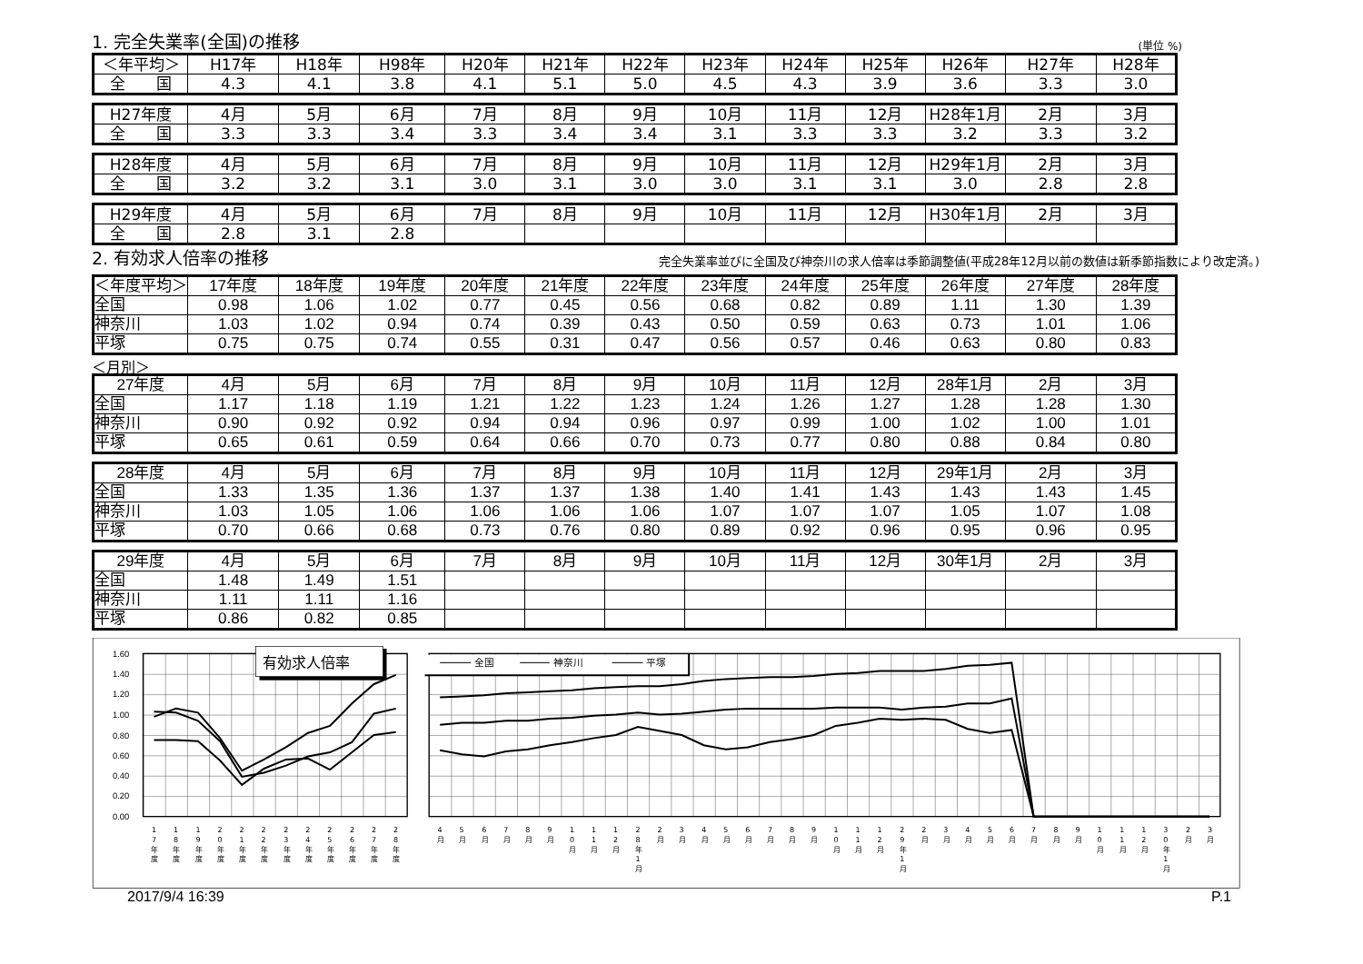1. 完全失業率(全国)の推移 (単位 %)
| ＜年平均＞ | H17年 | H18年 | H98年 | H20年 | H21年 | H22年 | H23年 | H24年 | H25年 | H26年 | H27年 | H28年 |
| --- | --- | --- | --- | --- | --- | --- | --- | --- | --- | --- | --- | --- |
| 全 国 | 4.3 | 4.1 | 3.8 | 4.1 | 5.1 | 5.0 | 4.5 | 4.3 | 3.9 | 3.6 | 3.3 | 3.0 |
| H27年度 | 4月 | 5月 | 6月 | 7月 | 8月 | 9月 | 10月 | 11月 | 12月 | H28年1月 | 2月 | 3月 |
| --- | --- | --- | --- | --- | --- | --- | --- | --- | --- | --- | --- | --- |
| 全 国 | 3.3 | 3.3 | 3.4 | 3.3 | 3.4 | 3.4 | 3.1 | 3.3 | 3.3 | 3.2 | 3.3 | 3.2 |
| H28年度 | 4月 | 5月 | 6月 | 7月 | 8月 | 9月 | 10月 | 11月 | 12月 | H29年1月 | 2月 | 3月 |
| --- | --- | --- | --- | --- | --- | --- | --- | --- | --- | --- | --- | --- |
| 全 国 | 3.2 | 3.2 | 3.1 | 3.0 | 3.1 | 3.0 | 3.0 | 3.1 | 3.1 | 3.0 | 2.8 | 2.8 |
| H29年度 | 4月 | 5月 | 6月 | 7月 | 8月 | 9月 | 10月 | 11月 | 12月 | H30年1月 | 2月 | 3月 |
| --- | --- | --- | --- | --- | --- | --- | --- | --- | --- | --- | --- | --- |
| 全 国 | 2.8 | 3.1 | 2.8 | | | | | | | | | |
2. 有効求人倍率の推移 完全失業率並びに全国及び神奈川の求人倍率は季節調整値(平成28年12月以前の数値は新季節指数により改定済。)
| ＜年度平均＞ | 17年度 | 18年度 | 19年度 | 20年度 | 21年度 | 22年度 | 23年度 | 24年度 | 25年度 | 26年度 | 27年度 | 28年度 |
| --- | --- | --- | --- | --- | --- | --- | --- | --- | --- | --- | --- | --- |
| 全国 | 0.98 | 1.06 | 1.02 | 0.77 | 0.45 | 0.56 | 0.68 | 0.82 | 0.89 | 1.11 | 1.30 | 1.39 |
| 神奈川 | 1.03 | 1.02 | 0.94 | 0.74 | 0.39 | 0.43 | 0.50 | 0.59 | 0.63 | 0.73 | 1.01 | 1.06 |
| 平塚 | 0.75 | 0.75 | 0.74 | 0.55 | 0.31 | 0.47 | 0.56 | 0.57 | 0.46 | 0.63 | 0.80 | 0.83 |
＜月別＞
| 27年度 | 4月 | 5月 | 6月 | 7月 | 8月 | 9月 | 10月 | 11月 | 12月 | 28年1月 | 2月 | 3月 |
| --- | --- | --- | --- | --- | --- | --- | --- | --- | --- | --- | --- | --- |
| 全国 | 1.17 | 1.18 | 1.19 | 1.21 | 1.22 | 1.23 | 1.24 | 1.26 | 1.27 | 1.28 | 1.28 | 1.30 |
| 神奈川 | 0.90 | 0.92 | 0.92 | 0.94 | 0.94 | 0.96 | 0.97 | 0.99 | 1.00 | 1.02 | 1.00 | 1.01 |
| 平塚 | 0.65 | 0.61 | 0.59 | 0.64 | 0.66 | 0.70 | 0.73 | 0.77 | 0.80 | 0.88 | 0.84 | 0.80 |
| 28年度 | 4月 | 5月 | 6月 | 7月 | 8月 | 9月 | 10月 | 11月 | 12月 | 29年1月 | 2月 | 3月 |
| --- | --- | --- | --- | --- | --- | --- | --- | --- | --- | --- | --- | --- |
| 全国 | 1.33 | 1.35 | 1.36 | 1.37 | 1.37 | 1.38 | 1.40 | 1.41 | 1.43 | 1.43 | 1.43 | 1.45 |
| 神奈川 | 1.03 | 1.05 | 1.06 | 1.06 | 1.06 | 1.06 | 1.07 | 1.07 | 1.07 | 1.05 | 1.07 | 1.08 |
| 平塚 | 0.70 | 0.66 | 0.68 | 0.73 | 0.76 | 0.80 | 0.89 | 0.92 | 0.96 | 0.95 | 0.96 | 0.95 |
| 29年度 | 4月 | 5月 | 6月 | 7月 | 8月 | 9月 | 10月 | 11月 | 12月 | 30年1月 | 2月 | 3月 |
| --- | --- | --- | --- | --- | --- | --- | --- | --- | --- | --- | --- | --- |
| 全国 | 1.48 | 1.49 | 1.51 | | | | | | | | | |
| 神奈川 | 1.11 | 1.11 | 1.16 | | | | | | | | | |
| 平塚 | 0.86 | 0.82 | 0.85 | | | | | | | | | |
1.60
1.40
1.20
1.00
0.80
0.60
0.40
0.20
0.00
有効求人倍率
全国
神奈川
平塚
17年度
18年度
19年度
20年度
21年度
22年度
23年度
24年度
25年度
26年度
27年度
28年度
4月
5月
6月
7月
8月
9月
10月
11月
12月
28年1月
2月
3月
4月
5月
6月
7月
8月
9月
10月
11月
12月
29年1月
2月
3月
4月
5月
6月
7月
8月
9月
10月
11月
12月
30年1月
2月
3月
2017/9/4 16:39 P.1